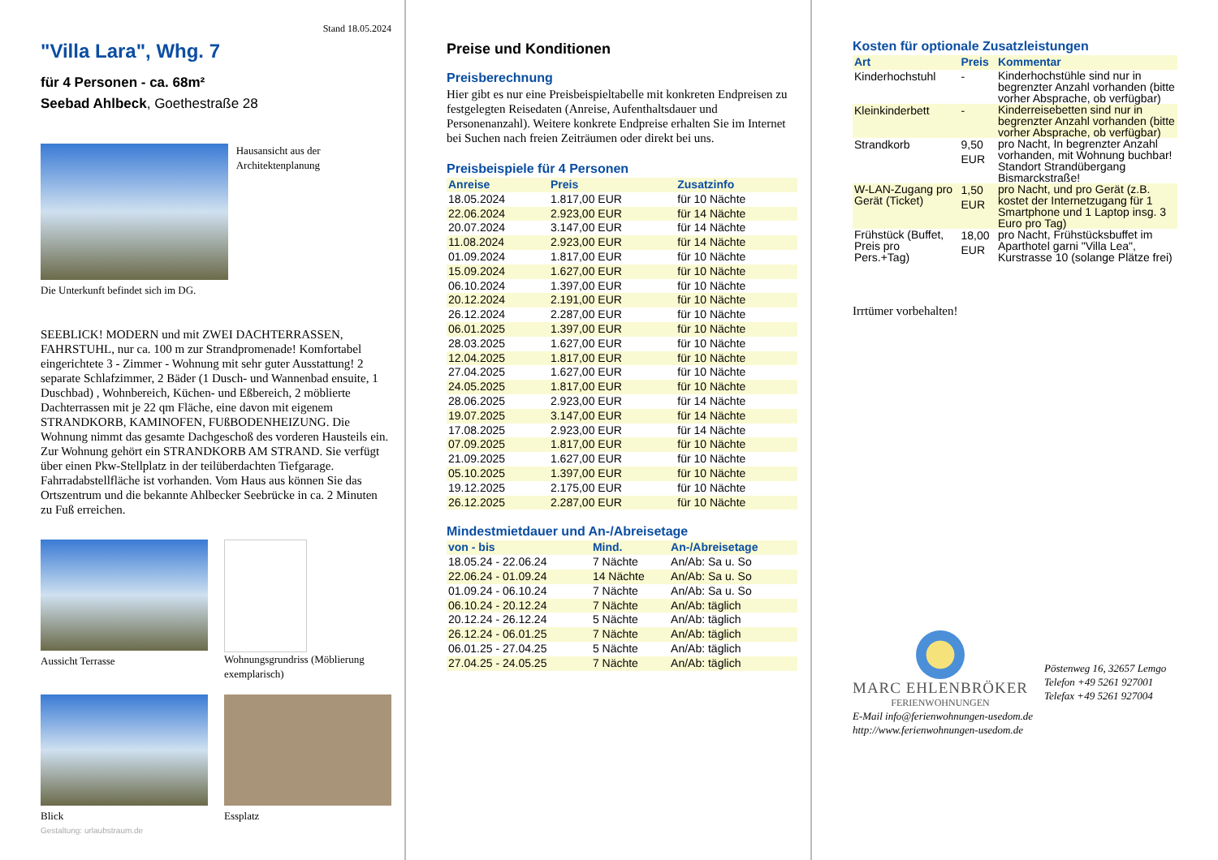Stand 18.05.2024
"Villa Lara", Whg. 7
für 4 Personen - ca. 68m²
Seebad Ahlbeck, Goethestraße 28
Hausansicht aus der Architektenplanung
Die Unterkunft befindet sich im DG.
SEEBLICK! MODERN und mit ZWEI DACHTERRASSEN, FAHRSTUHL, nur ca. 100 m zur Strandpromenade! Komfortabel eingerichtete 3 - Zimmer - Wohnung mit sehr guter Ausstattung! 2 separate Schlafzimmer, 2 Bäder (1 Dusch- und Wannenbad ensuite, 1 Duschbad) , Wohnbereich, Küchen- und Eßbereich, 2 möblierte Dachterrassen mit je 22 qm Fläche, eine davon mit eigenem STRANDKORB, KAMINOFEN, FUßBODENHEIZUNG. Die Wohnung nimmt das gesamte Dachgeschoß des vorderen Hausteils ein. Zur Wohnung gehört ein STRANDKORB AM STRAND. Sie verfügt über einen Pkw-Stellplatz in der teilüberdachten Tiefgarage. Fahrradabstellfläche ist vorhanden. Vom Haus aus können Sie das Ortszentrum und die bekannte Ahlbecker Seebrücke in ca. 2 Minuten zu Fuß erreichen.
Aussicht Terrasse Wohnungsgrundriss (Möblierung exemplarisch)
Blick Essplatz
Gestaltung: urlaubstraum.de
Preise und Konditionen
Preisberechnung
Hier gibt es nur eine Preisbeispieltabelle mit konkreten Endpreisen zu festgelegten Reisedaten (Anreise, Aufenthaltsdauer und Personenanzahl). Weitere konkrete Endpreise erhalten Sie im Internet bei Suchen nach freien Zeiträumen oder direkt bei uns.
Preisbeispiele für 4 Personen
| Anreise | Preis | Zusatzinfo |
| --- | --- | --- |
| 18.05.2024 | 1.817,00 EUR | für 10 Nächte |
| 22.06.2024 | 2.923,00 EUR | für 14 Nächte |
| 20.07.2024 | 3.147,00 EUR | für 14 Nächte |
| 11.08.2024 | 2.923,00 EUR | für 14 Nächte |
| 01.09.2024 | 1.817,00 EUR | für 10 Nächte |
| 15.09.2024 | 1.627,00 EUR | für 10 Nächte |
| 06.10.2024 | 1.397,00 EUR | für 10 Nächte |
| 20.12.2024 | 2.191,00 EUR | für 10 Nächte |
| 26.12.2024 | 2.287,00 EUR | für 10 Nächte |
| 06.01.2025 | 1.397,00 EUR | für 10 Nächte |
| 28.03.2025 | 1.627,00 EUR | für 10 Nächte |
| 12.04.2025 | 1.817,00 EUR | für 10 Nächte |
| 27.04.2025 | 1.627,00 EUR | für 10 Nächte |
| 24.05.2025 | 1.817,00 EUR | für 10 Nächte |
| 28.06.2025 | 2.923,00 EUR | für 14 Nächte |
| 19.07.2025 | 3.147,00 EUR | für 14 Nächte |
| 17.08.2025 | 2.923,00 EUR | für 14 Nächte |
| 07.09.2025 | 1.817,00 EUR | für 10 Nächte |
| 21.09.2025 | 1.627,00 EUR | für 10 Nächte |
| 05.10.2025 | 1.397,00 EUR | für 10 Nächte |
| 19.12.2025 | 2.175,00 EUR | für 10 Nächte |
| 26.12.2025 | 2.287,00 EUR | für 10 Nächte |
Mindestmietdauer und An-/Abreisetage
| von - bis | Mind. | An-/Abreisetage |
| --- | --- | --- |
| 18.05.24 - 22.06.24 | 7 Nächte | An/Ab: Sa u. So |
| 22.06.24 - 01.09.24 | 14 Nächte | An/Ab: Sa u. So |
| 01.09.24 - 06.10.24 | 7 Nächte | An/Ab: Sa u. So |
| 06.10.24 - 20.12.24 | 7 Nächte | An/Ab: täglich |
| 20.12.24 - 26.12.24 | 5 Nächte | An/Ab: täglich |
| 26.12.24 - 06.01.25 | 7 Nächte | An/Ab: täglich |
| 06.01.25 - 27.04.25 | 5 Nächte | An/Ab: täglich |
| 27.04.25 - 24.05.25 | 7 Nächte | An/Ab: täglich |
Kosten für optionale Zusatzleistungen
| Art | Preis | Kommentar |
| --- | --- | --- |
| Kinderhochstuhl | - | Kinderhochstühle sind nur in begrenzter Anzahl vorhanden (bitte vorher Absprache, ob verfügbar) |
| Kleinkinderbett | - | Kinderreisebetten sind nur in begrenzter Anzahl vorhanden (bitte vorher Absprache, ob verfügbar) |
| Strandkorb | 9,50 EUR | pro Nacht, In begrenzter Anzahl vorhanden, mit Wohnung buchbar! Standort Strandübergang Bismarckstraße! |
| W-LAN-Zugang pro Gerät (Ticket) | 1,50 EUR | pro Nacht, und pro Gerät (z.B. kostet der Internetzugang für 1 Smartphone und 1 Laptop insg. 3 Euro pro Tag) |
| Frühstück (Buffet, Preis pro Pers.+Tag) | 18,00 EUR | pro Nacht, Frühstücksbuffet im Aparthotel garni "Villa Lea", Kurstrasse 10 (solange Plätze frei) |
Irrtümer vorbehalten!
MARC EHLENBRÖKER
FERIENWOHNUNGEN
Pöstenweg 16, 32657 Lemgo
Telefon +49 5261 927001
Telefax +49 5261 927004
E-Mail info@ferienwohnungen-usedom.de
http://www.ferienwohnungen-usedom.de